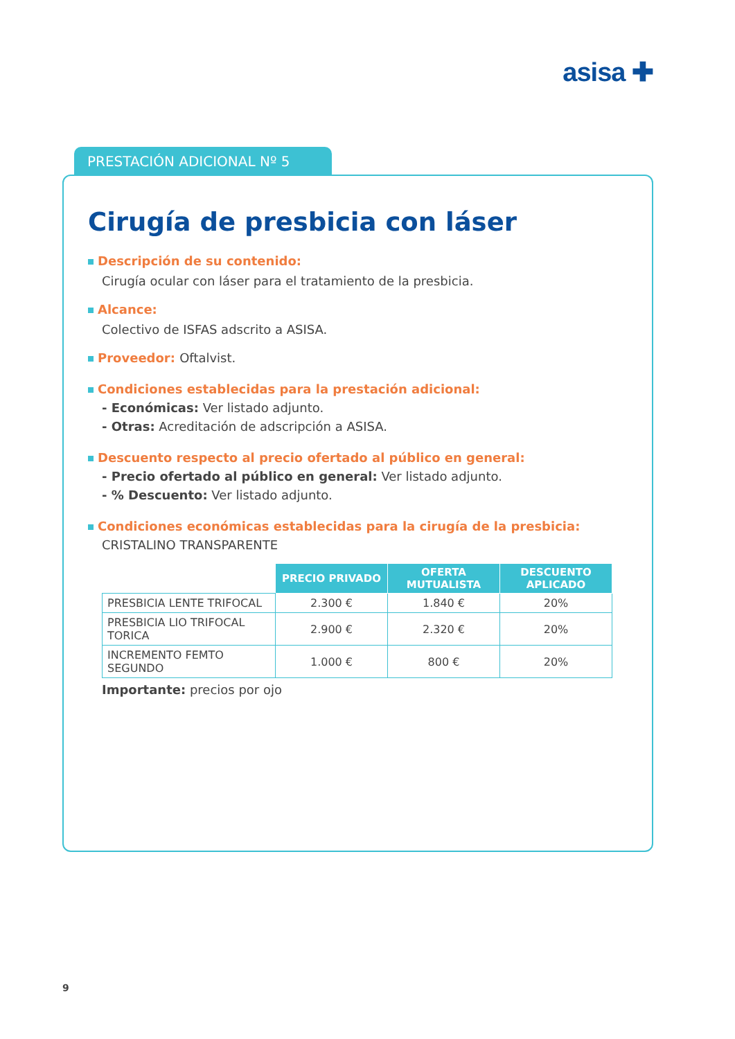asisa ✚
PRESTACIÓN ADICIONAL Nº 5
Cirugía de presbicia con láser
Descripción de su contenido:
Cirugía ocular con láser para el tratamiento de la presbicia.
Alcance:
Colectivo de ISFAS adscrito a ASISA.
Proveedor: Oftalvist.
Condiciones establecidas para la prestación adicional:
- Económicas: Ver listado adjunto.
- Otras: Acreditación de adscripción a ASISA.
Descuento respecto al precio ofertado al público en general:
- Precio ofertado al público en general: Ver listado adjunto.
- % Descuento: Ver listado adjunto.
Condiciones económicas establecidas para la cirugía de la presbicia:
CRISTALINO TRANSPARENTE
| | PRECIO PRIVADO | OFERTA MUTUALISTA | DESCUENTO APLICADO |
| PRESBICIA LENTE TRIFOCAL | 2.300 € | 1.840 € | 20% |
| PRESBICIA LIO TRIFOCAL TORICA | 2.900 € | 2.320 € | 20% |
| INCREMENTO FEMTO SEGUNDO | 1.000 € | 800 € | 20% |
Importante: precios por ojo
9